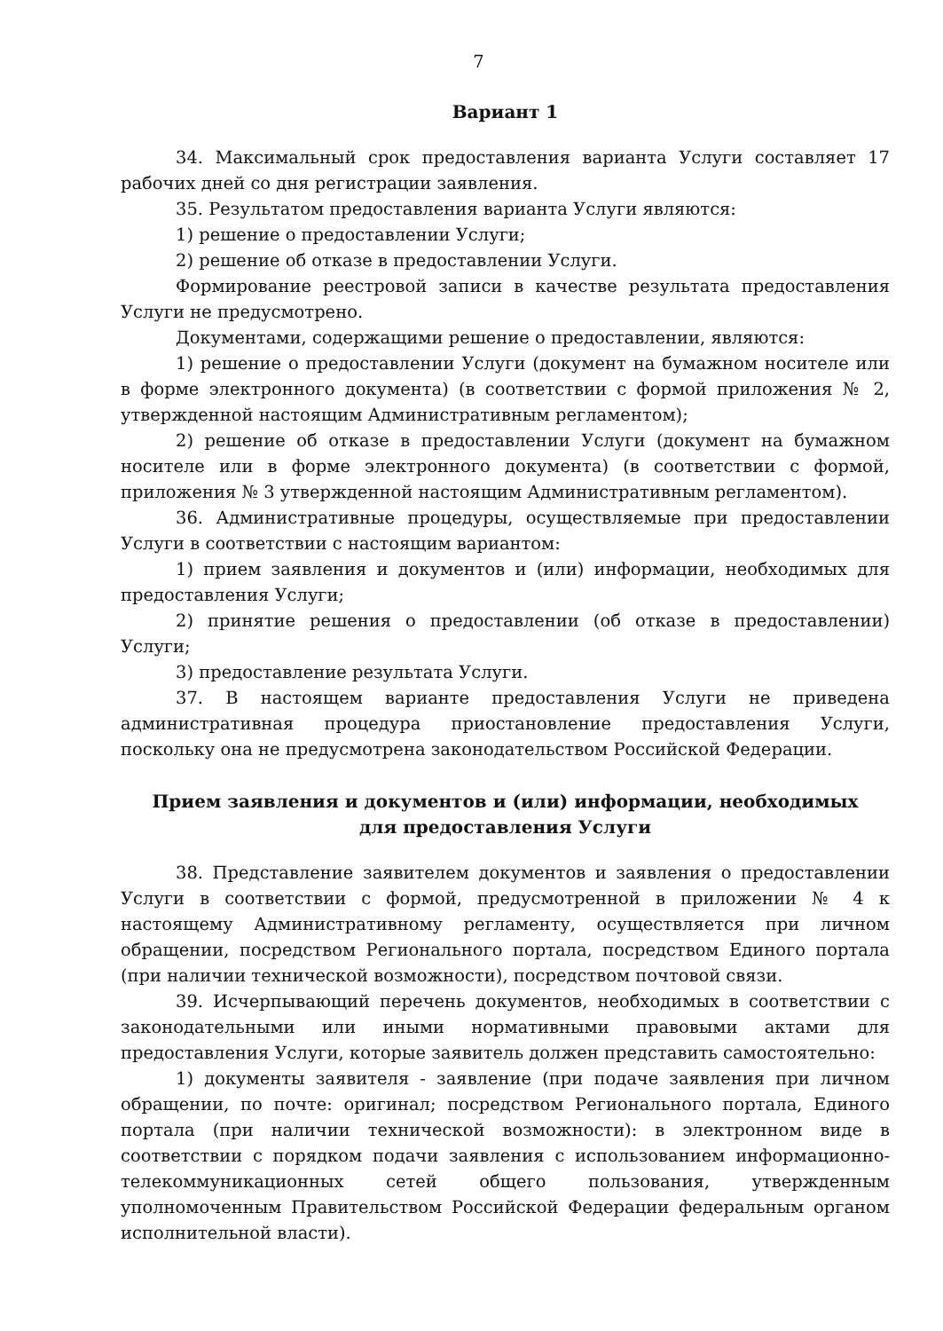7
Вариант 1
34. Максимальный срок предоставления варианта Услуги составляет 17 рабочих дней со дня регистрации заявления.
35. Результатом предоставления варианта Услуги являются:
1) решение о предоставлении Услуги;
2) решение об отказе в предоставлении Услуги.
Формирование реестровой записи в качестве результата предоставления Услуги не предусмотрено.
Документами, содержащими решение о предоставлении, являются:
1) решение о предоставлении Услуги (документ на бумажном носителе или в форме электронного документа) (в соответствии с формой приложения № 2, утвержденной настоящим Административным регламентом);
2) решение об отказе в предоставлении Услуги (документ на бумажном носителе или в форме электронного документа) (в соответствии с формой, приложения № 3 утвержденной настоящим Административным регламентом).
36. Административные процедуры, осуществляемые при предоставлении Услуги в соответствии с настоящим вариантом:
1) прием заявления и документов и (или) информации, необходимых для предоставления Услуги;
2) принятие решения о предоставлении (об отказе в предоставлении) Услуги;
3) предоставление результата Услуги.
37. В настоящем варианте предоставления Услуги не приведена административная процедура приостановление предоставления Услуги, поскольку она не предусмотрена законодательством Российской Федерации.
Прием заявления и документов и (или) информации, необходимых
для предоставления Услуги
38. Представление заявителем документов и заявления о предоставлении Услуги в соответствии с формой, предусмотренной в приложении № 4 к настоящему Административному регламенту, осуществляется при личном обращении, посредством Регионального портала, посредством Единого портала (при наличии технической возможности), посредством почтовой связи.
39. Исчерпывающий перечень документов, необходимых в соответствии с законодательными или иными нормативными правовыми актами для предоставления Услуги, которые заявитель должен представить самостоятельно:
1) документы заявителя - заявление (при подаче заявления при личном обращении, по почте: оригинал; посредством Регионального портала, Единого портала (при наличии технической возможности): в электронном виде в соответствии с порядком подачи заявления с использованием информационно-телекоммуникационных сетей общего пользования, утвержденным уполномоченным Правительством Российской Федерации федеральным органом исполнительной власти).